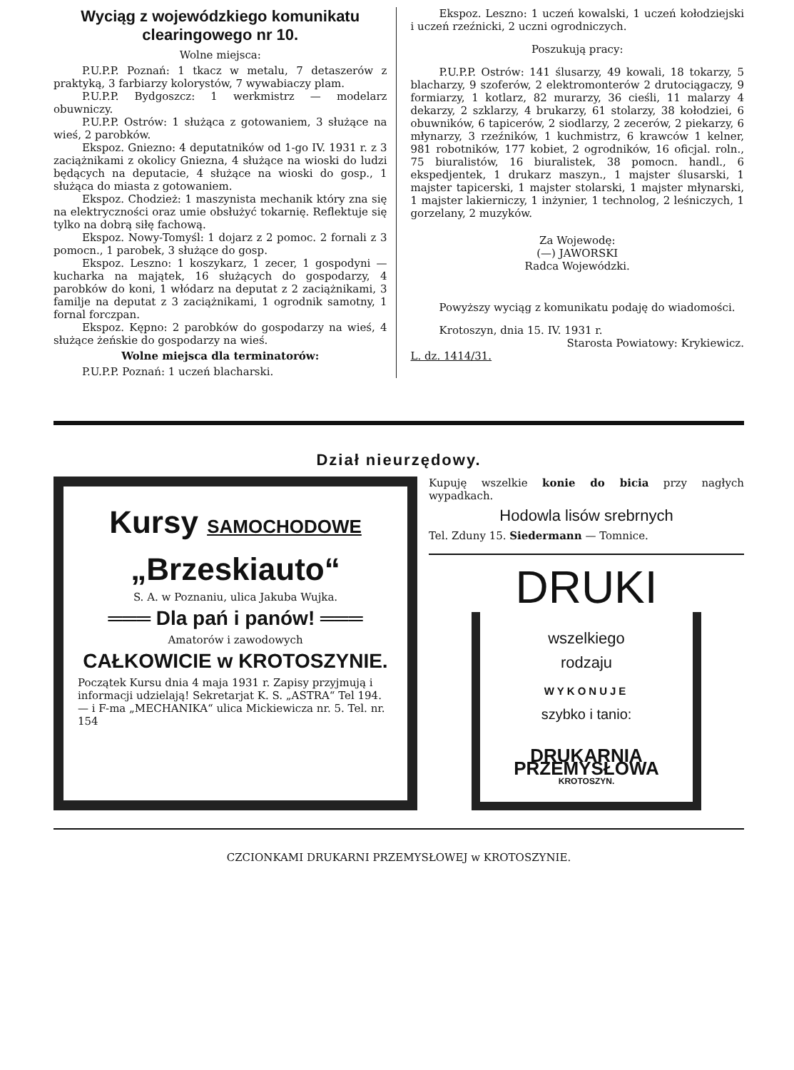Wyciąg z wojewódzkiego komunikatu clearingowego nr 10.
Wolne miejsca:
P.U.P.P. Poznań: 1 tkacz w metalu, 7 detaszerów z praktyką, 3 farbiarzy kolorystów, 7 wywabiaczy plam.
P.U.P.P. Bydgoszcz: 1 werkmistrz — modelarz obuwniczy.
P.U.P.P. Ostrów: 1 służąca z gotowaniem, 3 służące na wieś, 2 parobków.
Ekspoz. Gniezno: 4 deputatników od 1-go IV. 1931 r. z 3 zaciążnikami z okolicy Gniezna, 4 służące na wioski do ludzi będących na deputacie, 4 służące na wioski do gosp., 1 służąca do miasta z gotowaniem.
Ekspoz. Chodzież: 1 maszynista mechanik który zna się na elektryczności oraz umie obsłużyć tokarnię. Reflektuje się tylko na dobrą siłę fachową.
Ekspoz. Nowy-Tomyśl: 1 dojarz z 2 pomoc. 2 fornali z 3 pomocn., 1 parobek, 3 służące do gosp.
Ekspoz. Leszno: 1 koszykarz, 1 zecer, 1 gospodyni — kucharka na majątek, 16 służących do gospodarzy, 4 parobków do koni, 1 włódarz na deputat z 2 zaciążnikami, 3 familje na deputat z 3 zaciążnikami, 1 ogrodnik samotny, 1 fornal forczpan.
Ekspoz. Kępno: 2 parobków do gospodarzy na wieś, 4 służące żeńskie do gospodarzy na wieś.
Wolne miejsca dla terminatorów:
P.U.P.P. Poznań: 1 uczeń blacharski.
Ekspoz. Leszno: 1 uczeń kowalski, 1 uczeń kołodziejski i uczeń rzeźnicki, 2 uczni ogrodniczych.
Poszukują pracy:
P.U.P.P. Ostrów: 141 ślusarzy, 49 kowali, 18 tokarzy, 5 blacharzy, 9 szoferów, 2 elektromonterów 2 drutociągaczy, 9 formiarzy, 1 kotlarz, 82 murarzy, 36 cieśli, 11 malarzy 4 dekarzy, 2 szklarzy, 4 brukarzy, 61 stolarzy, 38 kołodziei, 6 obuwników, 6 tapicerów, 2 siodlarzy, 2 zecerów, 2 piekarzy, 6 młynarzy, 3 rzeźników, 1 kuchmistrz, 6 krawców 1 kelner, 981 robotników, 177 kobiet, 2 ogrodników, 16 oficjal. roln., 75 biuralistów, 16 biuralistek, 38 pomocn. handl., 6 ekspedjentek, 1 drukarz maszyn., 1 majster ślusarski, 1 majster tapicerski, 1 majster stolarski, 1 majster młynarski, 1 majster lakierniczy, 1 inżynier, 1 technolog, 2 leśniczych, 1 gorzelany, 2 muzyków.
Za Wojewodę:
(—) JAWORSKI
Radca Wojewódzki.
Powyższy wyciąg z komunikatu podaję do wiadomości.
Krotoszyn, dnia 15. IV. 1931 r.
Starosta Powiatowy: Krykiewicz.
L. dz. 1414/31.
Dział nieurzędowy.
Kursy SAMOCHODOWE
„Brzeskiauto“
S. A. w Poznaniu, ulica Jakuba Wujka.
═══ Dla pań i panów! ═══
Amatorów i zawodowych
CAŁKOWICIE w KROTOSZYNIE.
Początek Kursu dnia 4 maja 1931 r. Zapisy przyjmują i informacji udzielają! Sekretarjat K. S. „ASTRA“ Tel 194. — i F-ma „MECHANIKA“ ulica Mickiewicza nr. 5. Tel. nr. 154
Kupuję wszelkie konie do bicia przy nagłych wypadkach.
Hodowla lisów srebrnych
Tel. Zduny 15. Siedermann — Tomnice.
DRUKI
wszelkiego
rodzaju
WYKONUJE
szybko i tanio:
DRUKARNIA PRZEMYSŁOWA
KROTOSZYN.
CZCIONKAMI DRUKARNI PRZEMYSŁOWEJ w KROTOSZYNIE.